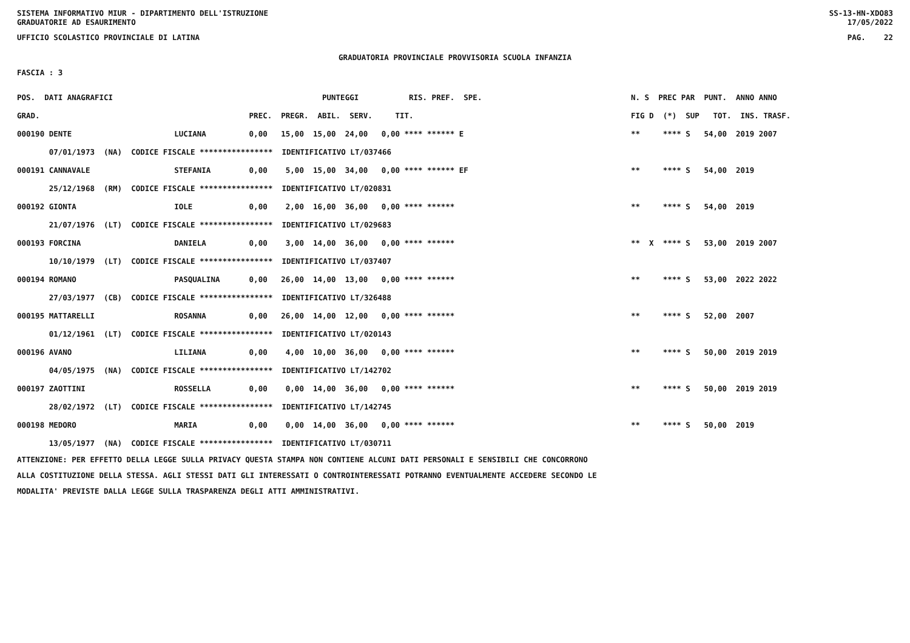SISTEMA INFORMATIVO MIUR - DIPARTIMENTO DELL'ISTRUZIONE SS-13-HN-XDO83
GRADUATORIE AD ESAURIMENTO 17/05/2022
UFFICIO SCOLASTICO PROVINCIALE DI LATINA PAG. 22
GRADUATORIA PROVINCIALE PROVVISORIA SCUOLA INFANZIA
FASCIA : 3
| POS. DATI ANAGRAFICI | | PUNTEGGI RIS. PREF. SPE. | N. S PREC PAR PUNT. ANNO ANNO |
| --- | --- | --- | --- |
| GRAD. | | PREC. PREGR. ABIL. SERV. TIT. | FIG D (*) SUP TOT. INS. TRASF. |
| 000190 DENTE | LUCIANA | 0,00 15,00 15,00 24,00 0,00 **** ****** E | ** **** S 54,00 2019 2007 |
| 07/01/1973 (NA) CODICE FISCALE **************** IDENTIFICATIVO LT/037466 | | | |
| 000191 CANNAVALE | STEFANIA | 0,00 5,00 15,00 34,00 0,00 **** ****** EF | ** **** S 54,00 2019 |
| 25/12/1968 (RM) CODICE FISCALE **************** IDENTIFICATIVO LT/020831 | | | |
| 000192 GIONTA | IOLE | 0,00 2,00 16,00 36,00 0,00 **** ****** | ** **** S 54,00 2019 |
| 21/07/1976 (LT) CODICE FISCALE **************** IDENTIFICATIVO LT/029683 | | | |
| 000193 FORCINA | DANIELA | 0,00 3,00 14,00 36,00 0,00 **** ****** | ** X **** S 53,00 2019 2007 |
| 10/10/1979 (LT) CODICE FISCALE **************** IDENTIFICATIVO LT/037407 | | | |
| 000194 ROMANO | PASQUALINA | 0,00 26,00 14,00 13,00 0,00 **** ****** | ** **** S 53,00 2022 2022 |
| 27/03/1977 (CB) CODICE FISCALE **************** IDENTIFICATIVO LT/326488 | | | |
| 000195 MATTARELLI | ROSANNA | 0,00 26,00 14,00 12,00 0,00 **** ****** | ** **** S 52,00 2007 |
| 01/12/1961 (LT) CODICE FISCALE **************** IDENTIFICATIVO LT/020143 | | | |
| 000196 AVANO | LILIANA | 0,00 4,00 10,00 36,00 0,00 **** ****** | ** **** S 50,00 2019 2019 |
| 04/05/1975 (NA) CODICE FISCALE **************** IDENTIFICATIVO LT/142702 | | | |
| 000197 ZAOTTINI | ROSSELLA | 0,00 0,00 14,00 36,00 0,00 **** ****** | ** **** S 50,00 2019 2019 |
| 28/02/1972 (LT) CODICE FISCALE **************** IDENTIFICATIVO LT/142745 | | | |
| 000198 MEDORO | MARIA | 0,00 0,00 14,00 36,00 0,00 **** ****** | ** **** S 50,00 2019 |
| 13/05/1977 (NA) CODICE FISCALE **************** IDENTIFICATIVO LT/030711 | | | |
ATTENZIONE: PER EFFETTO DELLA LEGGE SULLA PRIVACY QUESTA STAMPA NON CONTIENE ALCUNI DATI PERSONALI E SENSIBILI CHE CONCORRONO
ALLA COSTITUZIONE DELLA STESSA. AGLI STESSI DATI GLI INTERESSATI O CONTROINTERESSATI POTRANNO EVENTUALMENTE ACCEDERE SECONDO LE
MODALITA' PREVISTE DALLA LEGGE SULLA TRASPARENZA DEGLI ATTI AMMINISTRATIVI.